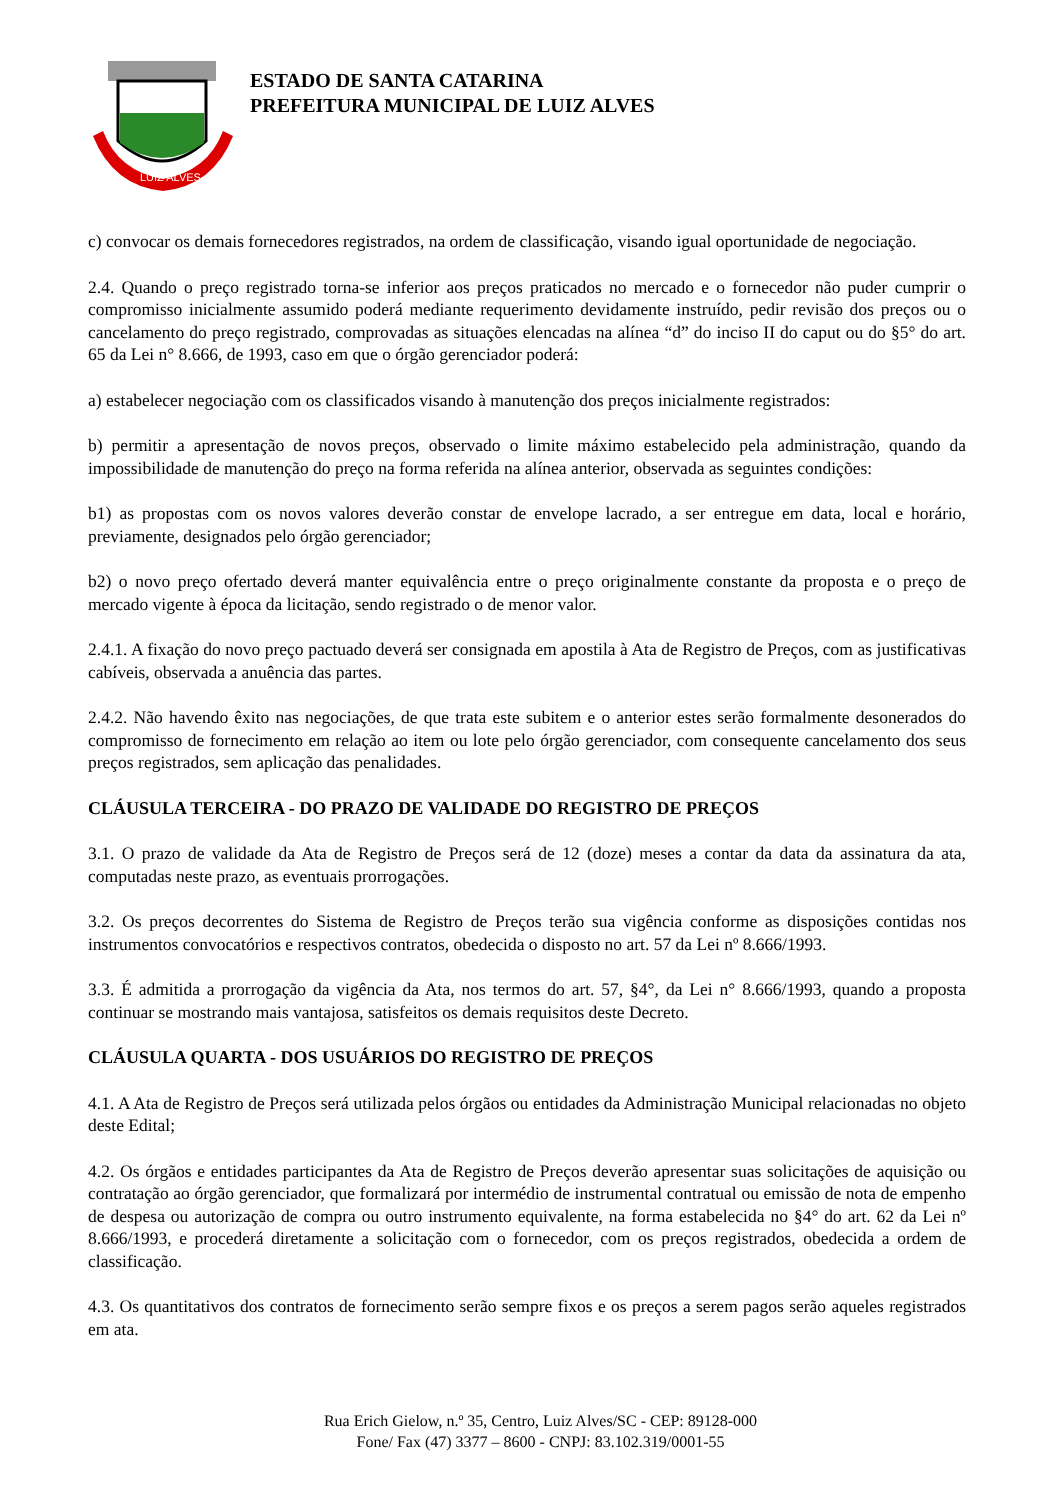LUIZ ALVES
ESTADO DE SANTA CATARINA
PREFEITURA MUNICIPAL DE LUIZ ALVES
c) convocar os demais fornecedores registrados, na ordem de classificação, visando igual oportunidade de negociação.
2.4. Quando o preço registrado torna-se inferior aos preços praticados no mercado e o fornecedor não puder cumprir o compromisso inicialmente assumido poderá mediante requerimento devidamente instruído, pedir revisão dos preços ou o cancelamento do preço registrado, comprovadas as situações elencadas na alínea “d” do inciso II do caput ou do §5° do art. 65 da Lei n° 8.666, de 1993, caso em que o órgão gerenciador poderá:
a) estabelecer negociação com os classificados visando à manutenção dos preços inicialmente registrados:
b) permitir a apresentação de novos preços, observado o limite máximo estabelecido pela administração, quando da impossibilidade de manutenção do preço na forma referida na alínea anterior, observada as seguintes condições:
b1) as propostas com os novos valores deverão constar de envelope lacrado, a ser entregue em data, local e horário, previamente, designados pelo órgão gerenciador;
b2) o novo preço ofertado deverá manter equivalência entre o preço originalmente constante da proposta e o preço de mercado vigente à época da licitação, sendo registrado o de menor valor.
2.4.1. A fixação do novo preço pactuado deverá ser consignada em apostila à Ata de Registro de Preços, com as justificativas cabíveis, observada a anuência das partes.
2.4.2. Não havendo êxito nas negociações, de que trata este subitem e o anterior estes serão formalmente desonerados do compromisso de fornecimento em relação ao item ou lote pelo órgão gerenciador, com consequente cancelamento dos seus preços registrados, sem aplicação das penalidades.
CLÁUSULA TERCEIRA - DO PRAZO DE VALIDADE DO REGISTRO DE PREÇOS
3.1. O prazo de validade da Ata de Registro de Preços será de 12 (doze) meses a contar da data da assinatura da ata, computadas neste prazo, as eventuais prorrogações.
3.2. Os preços decorrentes do Sistema de Registro de Preços terão sua vigência conforme as disposições contidas nos instrumentos convocatórios e respectivos contratos, obedecida o disposto no art. 57 da Lei nº 8.666/1993.
3.3. É admitida a prorrogação da vigência da Ata, nos termos do art. 57, §4°, da Lei n° 8.666/1993, quando a proposta continuar se mostrando mais vantajosa, satisfeitos os demais requisitos deste Decreto.
CLÁUSULA QUARTA - DOS USUÁRIOS DO REGISTRO DE PREÇOS
4.1. A Ata de Registro de Preços será utilizada pelos órgãos ou entidades da Administração Municipal relacionadas no objeto deste Edital;
4.2. Os órgãos e entidades participantes da Ata de Registro de Preços deverão apresentar suas solicitações de aquisição ou contratação ao órgão gerenciador, que formalizará por intermédio de instrumental contratual ou emissão de nota de empenho de despesa ou autorização de compra ou outro instrumento equivalente, na forma estabelecida no §4° do art. 62 da Lei nº 8.666/1993, e procederá diretamente a solicitação com o fornecedor, com os preços registrados, obedecida a ordem de classificação.
4.3. Os quantitativos dos contratos de fornecimento serão sempre fixos e os preços a serem pagos serão aqueles registrados em ata.
Rua Erich Gielow, n.º 35, Centro, Luiz Alves/SC - CEP: 89128-000
Fone/ Fax (47) 3377 – 8600 - CNPJ: 83.102.319/0001-55